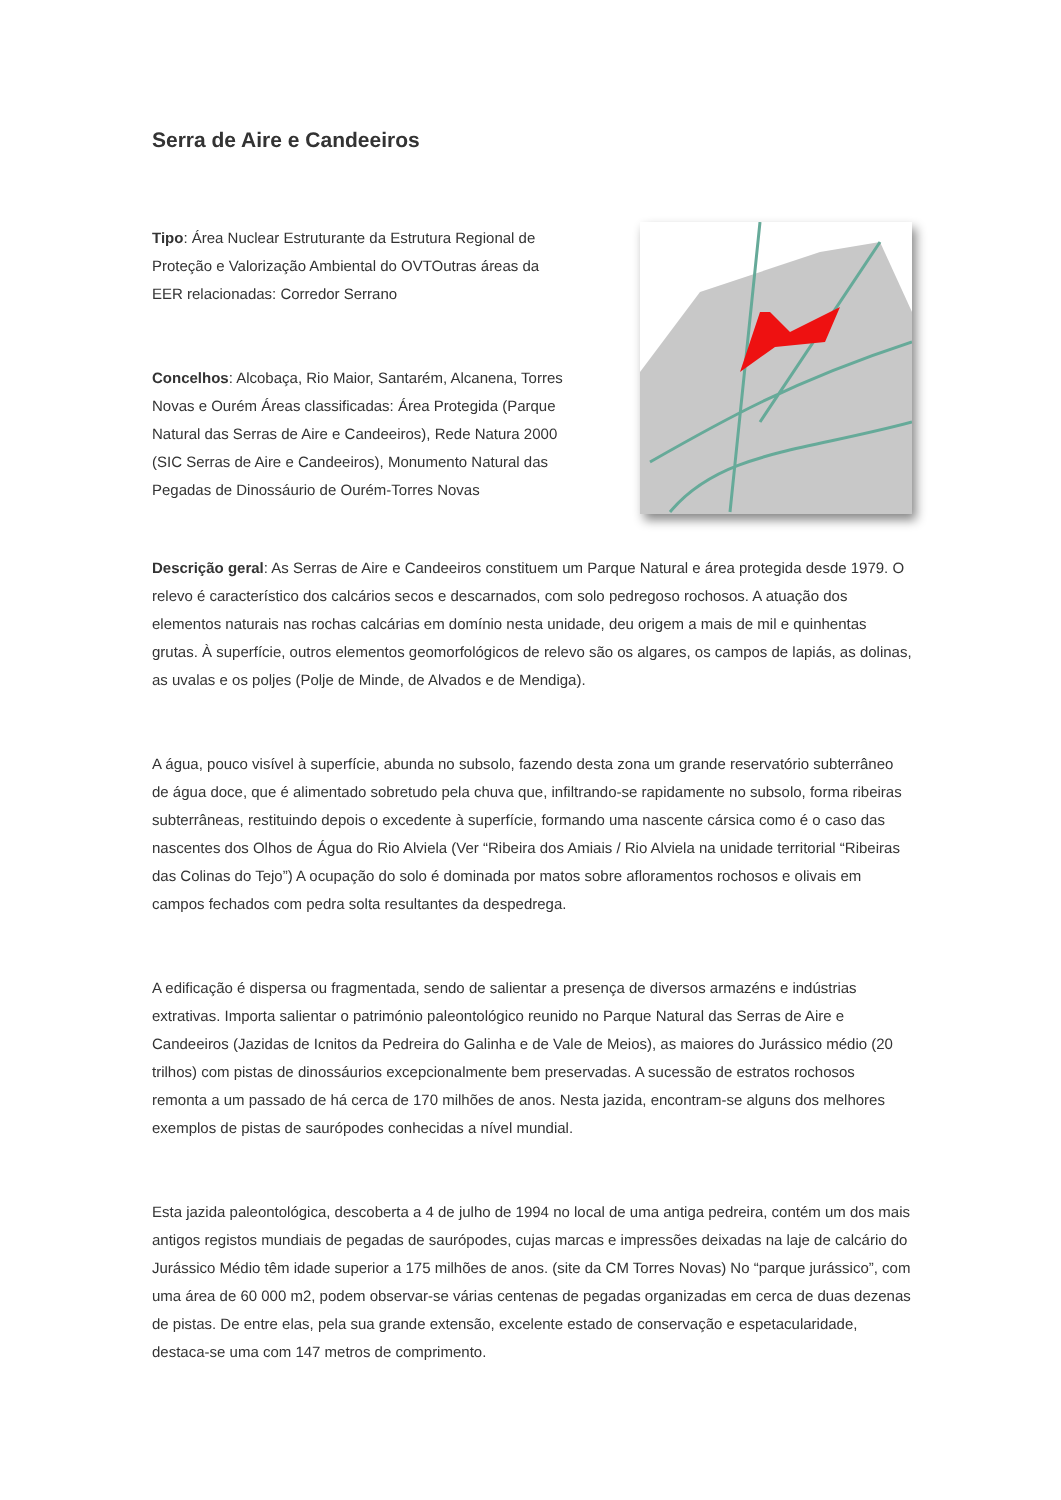Serra de Aire e Candeeiros
Tipo: Área Nuclear Estruturante da Estrutura Regional de Proteção e Valorização Ambiental do OVTOutras áreas da EER relacionadas: Corredor Serrano
Concelhos: Alcobaça, Rio Maior, Santarém, Alcanena, Torres Novas e Ourém Áreas classificadas: Área Protegida (Parque Natural das Serras de Aire e Candeeiros), Rede Natura 2000 (SIC Serras de Aire e Candeeiros), Monumento Natural das Pegadas de Dinossáurio de Ourém-Torres Novas
Descrição geral: As Serras de Aire e Candeeiros constituem um Parque Natural e área protegida desde 1979. O relevo é característico dos calcários secos e descarnados, com solo pedregoso rochosos. A atuação dos elementos naturais nas rochas calcárias em domínio nesta unidade, deu origem a mais de mil e quinhentas grutas. À superfície, outros elementos geomorfológicos de relevo são os algares, os campos de lapiás, as dolinas, as uvalas e os poljes (Polje de Minde, de Alvados e de Mendiga).
A água, pouco visível à superfície, abunda no subsolo, fazendo desta zona um grande reservatório subterrâneo de água doce, que é alimentado sobretudo pela chuva que, infiltrando-se rapidamente no subsolo, forma ribeiras subterrâneas, restituindo depois o excedente à superfície, formando uma nascente cársica como é o caso das nascentes dos Olhos de Água do Rio Alviela (Ver “Ribeira dos Amiais / Rio Alviela na unidade territorial “Ribeiras das Colinas do Tejo”) A ocupação do solo é dominada por matos sobre afloramentos rochosos e olivais em campos fechados com pedra solta resultantes da despedrega.
A edificação é dispersa ou fragmentada, sendo de salientar a presença de diversos armazéns e indústrias extrativas. Importa salientar o património paleontológico reunido no Parque Natural das Serras de Aire e Candeeiros (Jazidas de Icnitos da Pedreira do Galinha e de Vale de Meios), as maiores do Jurássico médio (20 trilhos) com pistas de dinossáurios excepcionalmente bem preservadas. A sucessão de estratos rochosos remonta a um passado de há cerca de 170 milhões de anos. Nesta jazida, encontram-se alguns dos melhores exemplos de pistas de saurópodes conhecidas a nível mundial.
Esta jazida paleontológica, descoberta a 4 de julho de 1994 no local de uma antiga pedreira, contém um dos mais antigos registos mundiais de pegadas de saurópodes, cujas marcas e impressões deixadas na laje de calcário do Jurássico Médio têm idade superior a 175 milhões de anos. (site da CM Torres Novas) No “parque jurássico”, com uma área de 60 000 m2, podem observar-se várias centenas de pegadas organizadas em cerca de duas dezenas de pistas. De entre elas, pela sua grande extensão, excelente estado de conservação e espetacularidade, destaca-se uma com 147 metros de comprimento.